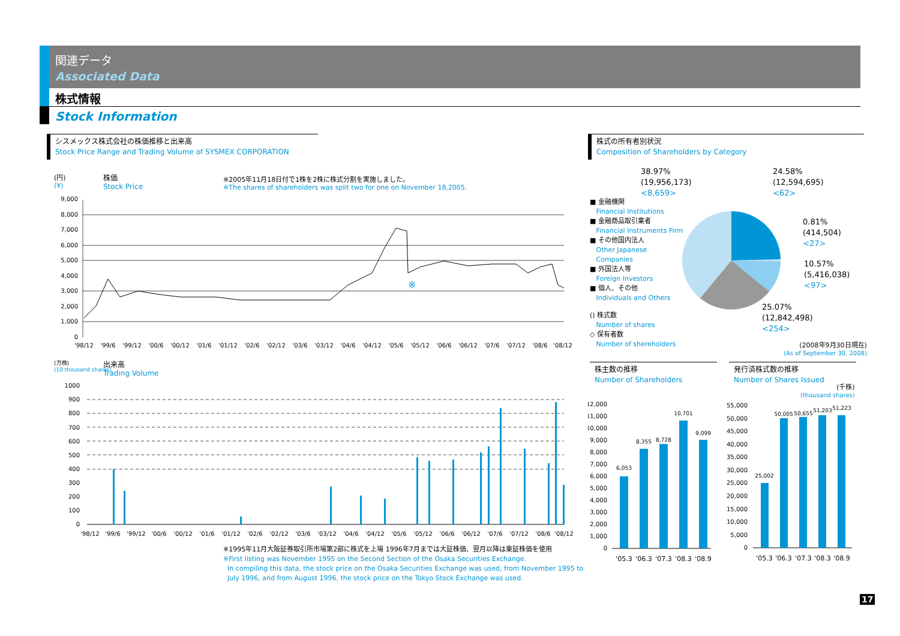関連データ
Associated Data
株式情報
Stock Information
シスメックス株式会社の株価推移と出来高
Stock Price Range and Trading Volume of SYSMEX CORPORATION
(円)
(¥)
株価
Stock Price
※2005年11月18日付で1株を2株に株式分割を実施しました。
※The shares of shareholders was split two for one on November 18,2005.
9,000
8,000
7,000
6,000
5,000
4,000
3,000
2,000
1,000
0
※
'98/12
'99/6
'99/12
'00/6
'00/12
'01/6
'01/12
'02/6
'02/12
'03/6
'03/12
'04/6
'04/12
'05/6
'05/12
'06/6
'06/12
'07/6
'07/12
'08/6
'08/12
(万株)
(10 thousand shares)
出来高
Trading Volume
1000
900
800
700
600
500
400
300
200
100
0
'98/12
'99/6
'99/12
'00/6
'00/12
'01/6
'01/12
'02/6
'02/12
'03/6
'03/12
'04/6
'04/12
'05/6
'05/12
'06/6
'06/12
'07/6
'07/12
'08/6
'08/12
※1995年11月大阪証券取引所市場第2部に株式を上場 1996年7月までは大証株価、翌月以降は東証株価を使用
※First listing was November 1995 on the Second Section of the Osaka Securities Exchange.
In compiling this data, the stock price on the Osaka Securities Exchange was used, from November 1995 to
July 1996, and from August 1996, the stock price on the Tokyo Stock Exchange was used.
株式の所有者別状況
Composition of Shareholders by Category
■ 金融機関
Financial Institutions
■ 金融商品取引業者
Financial Instruments Firm
■ その他国内法人
Other Japanese
Companies
■ 外国法人等
Foreign Investors
■ 個人、その他
Individuals and Others
() 株式数
Number of shares
◇ 保有者数
Number of shereholders
38.97%
(19,956,173)
<8,659>
24.58%
(12,594,695)
<62>
0.81%
(414,504)
<27>
10.57%
(5,416,038)
<97>
25.07%
(12,842,498)
<254>
(2008年9月30日現在)
(As of September 30, 2008)
株主数の推移
Number of Shareholders
12,000
11,000
10,000
9,000
8,000
7,000
6,000
5,000
4,000
3,000
2,000
1,000
0
6,053
8,355
8,728
10,701
9,099
'05.3
'06.3
'07.3
'08.3
'08.9
発行済株式数の推移
Number of Shares Issued
(千株)
(thousand shares)
55,000
50,000
45,000
40,000
35,000
30,000
25,000
20,000
15,000
10,000
5,000
0
25,002
50,005
50,655
51,203
51,223
'05.3
'06.3
'07.3
'08.3
'08.9
17